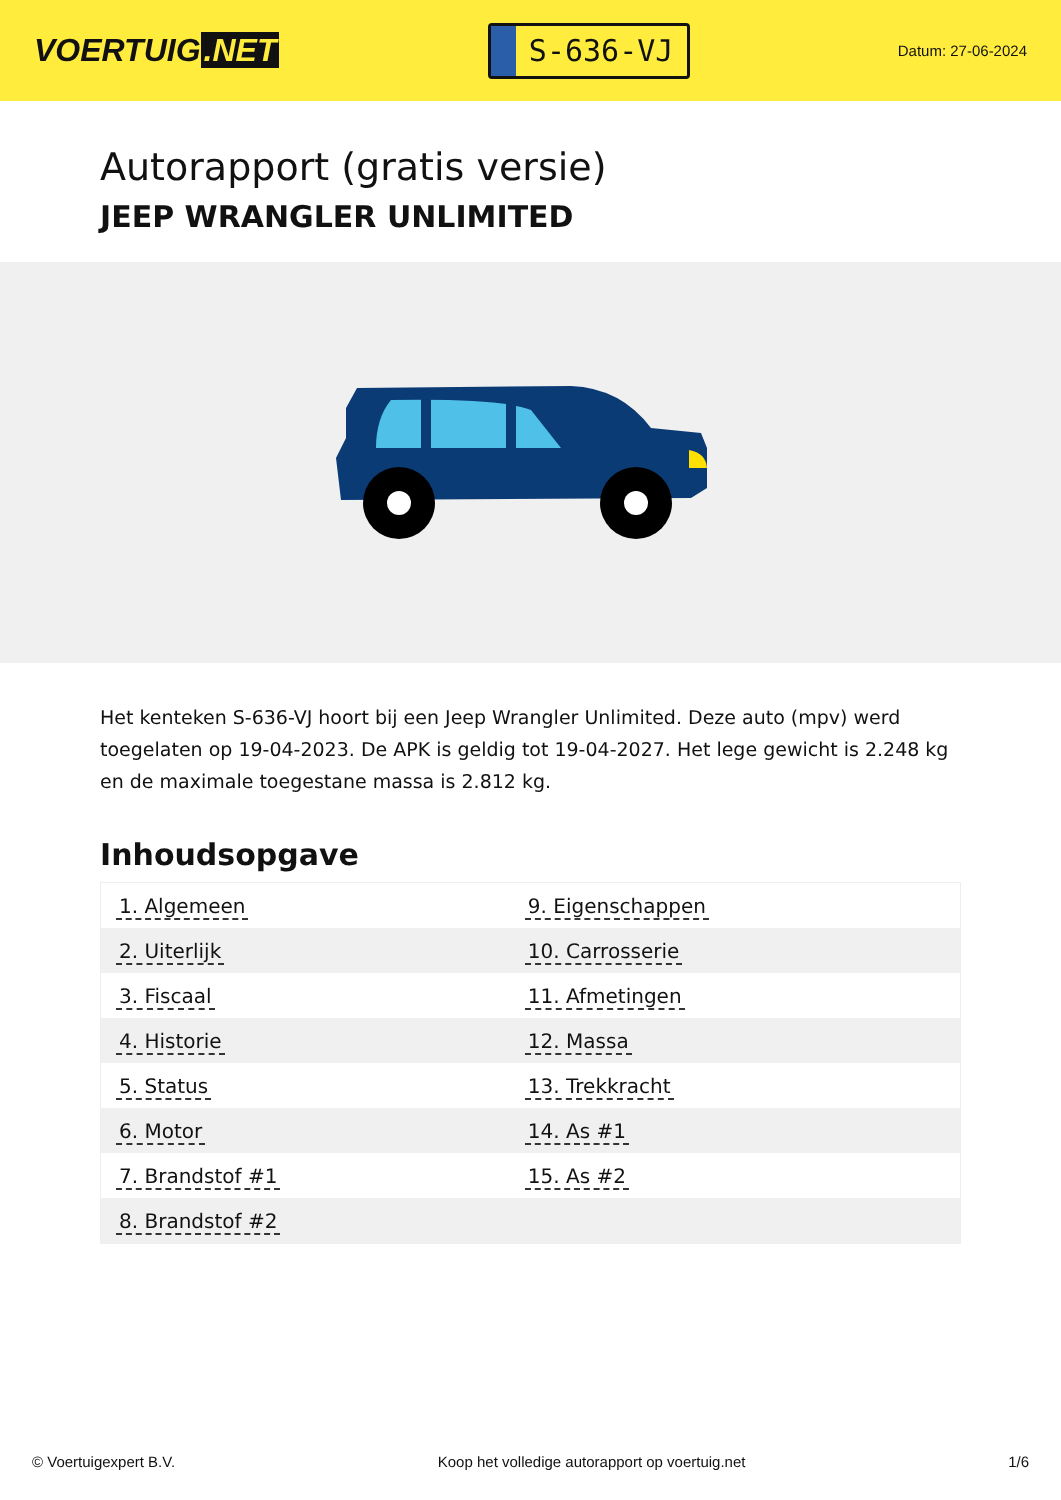VOERTUIG.NET
S-636-VJ
Datum: 27-06-2024
Autorapport (gratis versie)
JEEP WRANGLER UNLIMITED
Het kenteken S-636-VJ hoort bij een Jeep Wrangler Unlimited. Deze auto (mpv) werd toegelaten op 19-04-2023. De APK is geldig tot 19-04-2027. Het lege gewicht is 2.248 kg en de maximale toegestane massa is 2.812 kg.
Inhoudsopgave
| 1. Algemeen | 9. Eigenschappen |
| 2. Uiterlijk | 10. Carrosserie |
| 3. Fiscaal | 11. Afmetingen |
| 4. Historie | 12. Massa |
| 5. Status | 13. Trekkracht |
| 6. Motor | 14. As #1 |
| 7. Brandstof #1 | 15. As #2 |
| 8. Brandstof #2 | |
© Voertuigexpert B.V. Koop het volledige autorapport op voertuig.net 1/6